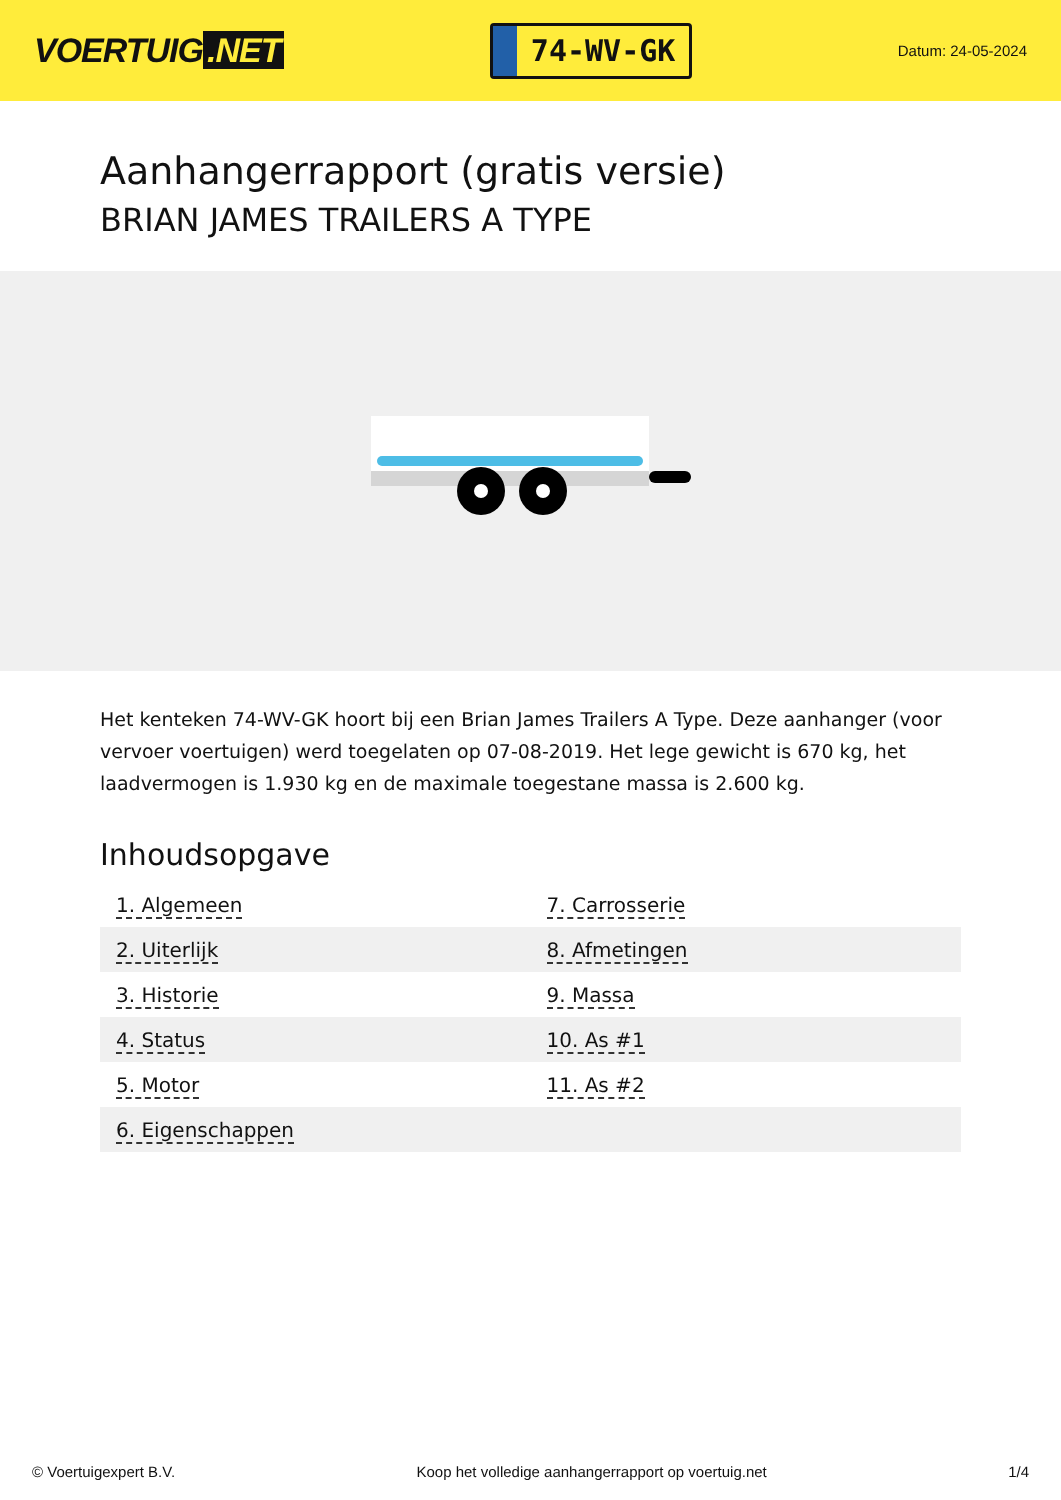VOERTUIG.NET
74-WV-GK
Datum: 24-05-2024
Aanhangerrapport (gratis versie)
BRIAN JAMES TRAILERS A TYPE
Het kenteken 74-WV-GK hoort bij een Brian James Trailers A Type. Deze aanhanger (voor vervoer voertuigen) werd toegelaten op 07-08-2019. Het lege gewicht is 670 kg, het laadvermogen is 1.930 kg en de maximale toegestane massa is 2.600 kg.
Inhoudsopgave
| 1. Algemeen | 7. Carrosserie |
| 2. Uiterlijk | 8. Afmetingen |
| 3. Historie | 9. Massa |
| 4. Status | 10. As #1 |
| 5. Motor | 11. As #2 |
| 6. Eigenschappen | |
© Voertuigexpert B.V. Koop het volledige aanhangerrapport op voertuig.net 1/4